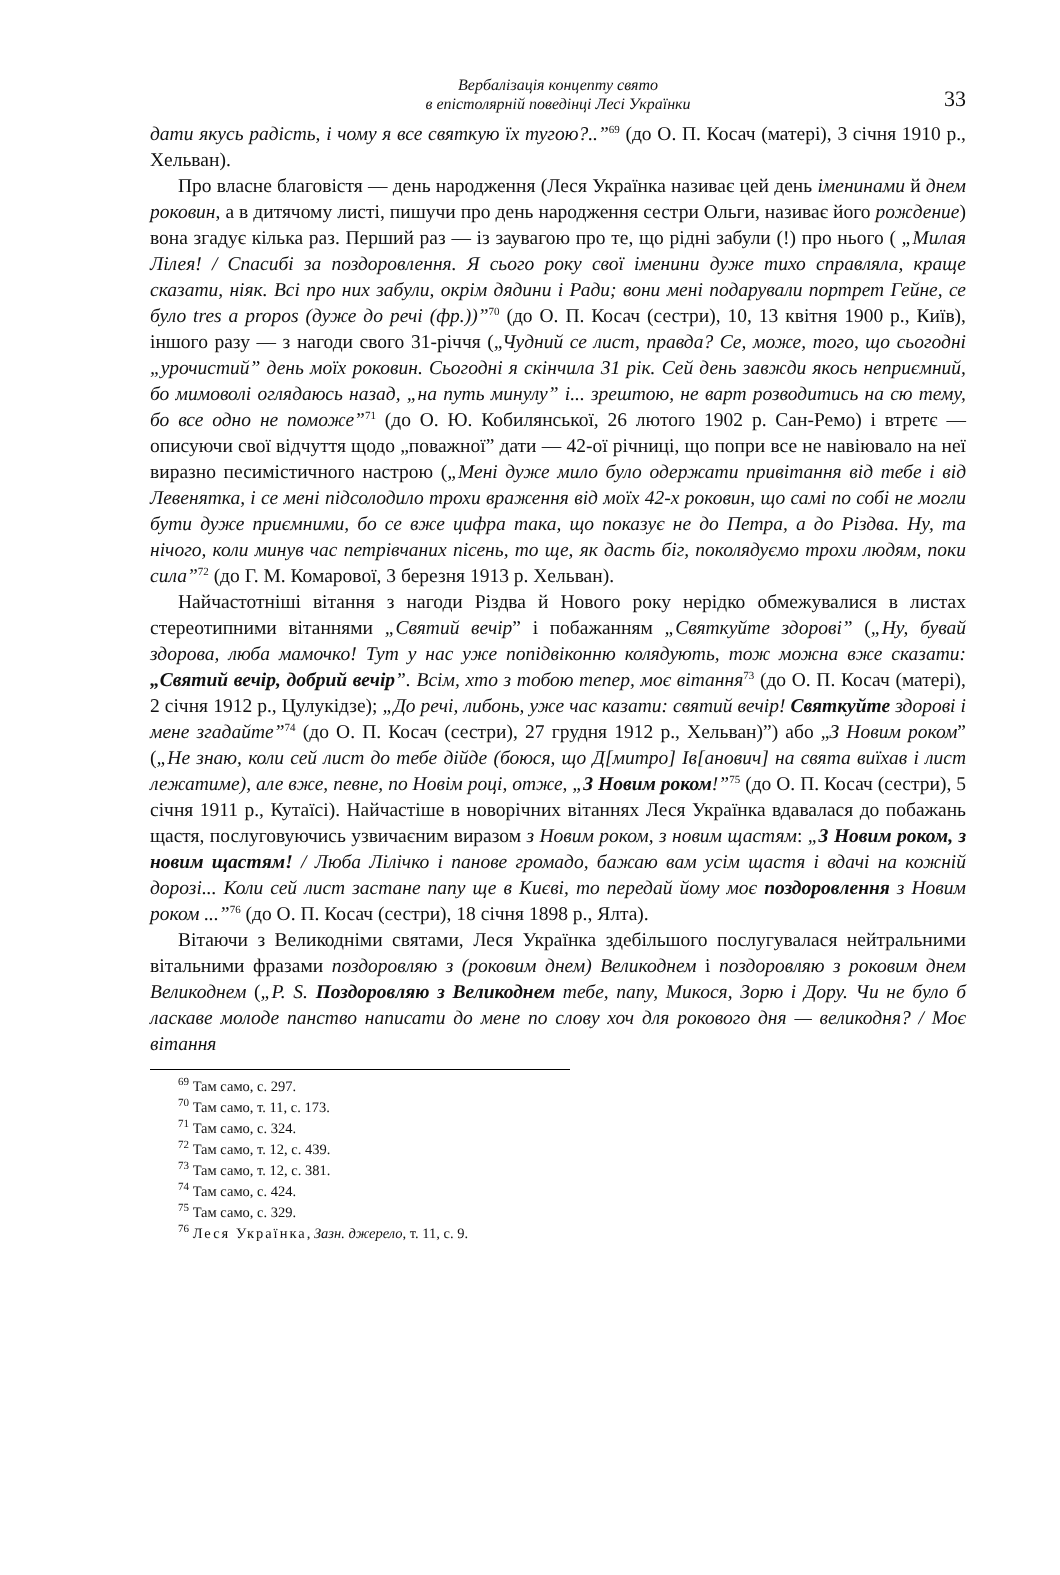Вербалізація концепту свято
в епістолярній поведінці Лесі Українки
33
дати якусь радість, і чому я все святкую їх тугою?..”<sup>69</sup> (до О. П. Косач (матері), 3 січня 1910 р., Хельван).
Про власне благовістя — день народження (Леся Українка називає цей день іменинами й днем роковин, а в дитячому листі, пишучи про день народження сестри Ольги, називає його рождение) вона згадує кілька раз. Перший раз — із заувагою про те, що рідні забули (!) про нього ( „Милая Лілея! / Спасибі за поздоровлення. Я сього року свої іменини дуже тихо справляла, краще сказати, ніяк. Всі про них забули, окрім дядини і Ради; вони мені подарували портрет Гейне, се було tres a propos (дуже до речі (фр.))”<sup>70</sup> (до О. П. Косач (сестри), 10, 13 квітня 1900 р., Київ), іншого разу — з нагоди свого 31-річчя („Чудний се лист, правда? Се, може, того, що сьогодні „урочистий” день моїх роковин. Сьогодні я скінчила 31 рік. Сей день завжди якось неприємний, бо мимоволі оглядаюсь назад, „на путь минулу” і... зрештою, не варт розводитись на сю тему, бо все одно не поможе”<sup>71</sup> (до О. Ю. Кобилянської, 26 лютого 1902 р. Сан-Ремо) і втретє — описуючи свої відчуття щодо „поважної” дати — 42-ої річниці, що попри все не навіювало на неї виразно песимістичного настрою („Мені дуже мило було одержати привітання від тебе і від Левенятка, і се мені підсолодило трохи враження від моїх 42-х роковин, що самі по собі не могли бути дуже приємними, бо се вже цифра така, що показує не до Петра, а до Різдва. Ну, та нічого, коли минув час петрівчаних пісень, то ще, як дасть біг, поколядуємо трохи людям, поки сила”<sup>72</sup> (до Г. М. Комарової, 3 березня 1913 р. Хельван).
Найчастотніші вітання з нагоди Різдва й Нового року нерідко обмежувалися в листах стереотипними вітаннями „Святий вечір” і побажанням „Святкуйте здорові” („Ну, бувай здорова, люба мамочко! Тут у нас уже попідвіконню колядують, тож можна вже сказати: „Святий вечір, добрий вечір”. Всім, хто з тобою тепер, моє вітання<sup>73</sup> (до О. П. Косач (матері), 2 січня 1912 р., Цулукідзе); „До речі, либонь, уже час казати: святий вечір! Святкуйте здорові і мене згадайте”<sup>74</sup> (до О. П. Косач (сестри), 27 грудня 1912 р., Хельван)”) або „З Новим роком” („Не знаю, коли сей лист до тебе дійде (боюся, що Д[митро] Ів[анович] на свята виїхав і лист лежатиме), але вже, певне, по Новім році, отже, „З Новим роком!”<sup>75</sup> (до О. П. Косач (сестри), 5 січня 1911 р., Кутаїсі). Найчастіше в новорічних вітаннях Леся Українка вдавалася до побажань щастя, послуговуючись узвичаєним виразом з Новим роком, з новим щастям: „З Новим роком, з новим щастям! / Люба Лілічко і панове громадо, бажаю вам усім щастя і вдачі на кожній дорозі... Коли сей лист застане папу ще в Києві, то передай йому моє поздоровлення з Новим роком ...”<sup>76</sup> (до О. П. Косач (сестри), 18 січня 1898 р., Ялта).
Вітаючи з Великодніми святами, Леся Українка здебільшого послугувалася нейтральними вітальними фразами поздоровляю з (роковим днем) Великоднем і поздоровляю з роковим днем Великоднем („P. S. Поздоровляю з Великоднем тебе, папу, Микося, Зорю і Дору. Чи не було б ласкаве молоде панство написати до мене по слову хоч для рокового дня — великодня? / Моє вітання
<sup>69</sup> Там само, с. 297.
<sup>70</sup> Там само, т. 11, с. 173.
<sup>71</sup> Там само, с. 324.
<sup>72</sup> Там само, т. 12, с. 439.
<sup>73</sup> Там само, т. 12, с. 381.
<sup>74</sup> Там само, с. 424.
<sup>75</sup> Там само, с. 329.
<sup>76</sup> Леся Українка, Зазн. джерело, т. 11, с. 9.